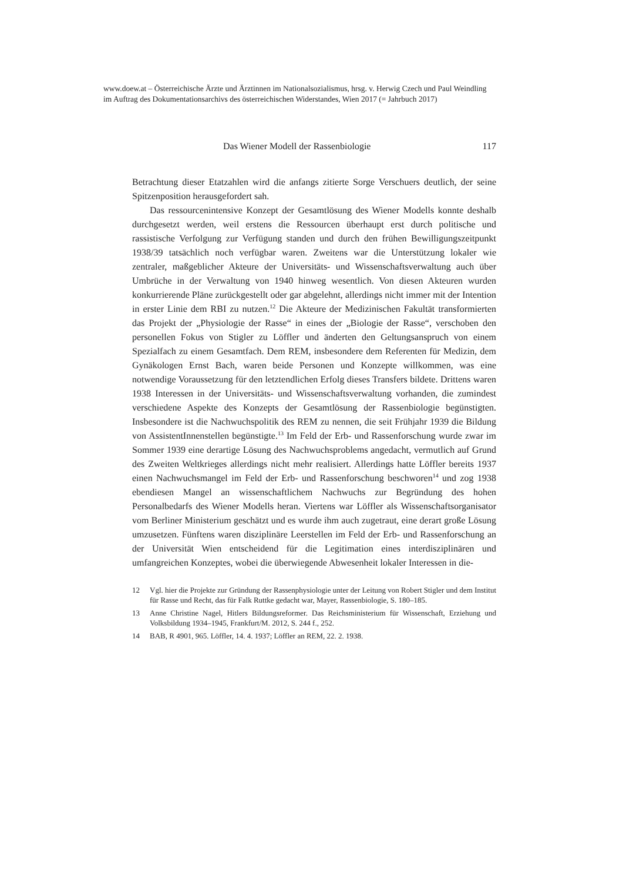www.doew.at – Österreichische Ärzte und Ärztinnen im Nationalsozialismus, hrsg. v. Herwig Czech und Paul Weindling im Auftrag des Dokumentationsarchivs des österreichischen Widerstandes, Wien 2017 (= Jahrbuch 2017)
Das Wiener Modell der Rassenbiologie 117
Betrachtung dieser Etatzahlen wird die anfangs zitierte Sorge Verschuers deutlich, der seine Spitzenposition herausgefordert sah.
Das ressourcenintensive Konzept der Gesamtlösung des Wiener Modells konnte deshalb durchgesetzt werden, weil erstens die Ressourcen überhaupt erst durch politische und rassistische Verfolgung zur Verfügung standen und durch den frühen Bewilligungszeitpunkt 1938/39 tatsächlich noch verfügbar waren. Zweitens war die Unterstützung lokaler wie zentraler, maßgeblicher Akteure der Universitäts- und Wissenschaftsverwaltung auch über Umbrüche in der Verwaltung von 1940 hinweg wesentlich. Von diesen Akteuren wurden konkurrierende Pläne zurückgestellt oder gar abgelehnt, allerdings nicht immer mit der Intention in erster Linie dem RBI zu nutzen.<sup>12</sup> Die Akteure der Medizinischen Fakultät transformierten das Projekt der „Physiologie der Rasse“ in eines der „Biologie der Rasse“, verschoben den personellen Fokus von Stigler zu Löffler und änderten den Geltungsanspruch von einem Spezialfach zu einem Gesamtfach. Dem REM, insbesondere dem Referenten für Medizin, dem Gynäkologen Ernst Bach, waren beide Personen und Konzepte willkommen, was eine notwendige Voraussetzung für den letztendlichen Erfolg dieses Transfers bildete. Drittens waren 1938 Interessen in der Universitäts- und Wissenschaftsverwaltung vorhanden, die zumindest verschiedene Aspekte des Konzepts der Gesamtlösung der Rassenbiologie begünstigten. Insbesondere ist die Nachwuchspolitik des REM zu nennen, die seit Frühjahr 1939 die Bildung von AssistentInnenstellen begünstigte.<sup>13</sup> Im Feld der Erb- und Rassenforschung wurde zwar im Sommer 1939 eine derartige Lösung des Nachwuchsproblems angedacht, vermutlich auf Grund des Zweiten Weltkrieges allerdings nicht mehr realisiert. Allerdings hatte Löffler bereits 1937 einen Nachwuchsmangel im Feld der Erb- und Rassenforschung beschworen<sup>14</sup> und zog 1938 ebendiesen Mangel an wissenschaftlichem Nachwuchs zur Begründung des hohen Personalbedarfs des Wiener Modells heran. Viertens war Löffler als Wissenschaftsorganisator vom Berliner Ministerium geschätzt und es wurde ihm auch zugetraut, eine derart große Lösung umzusetzen. Fünftens waren disziplinäre Leerstellen im Feld der Erb- und Rassenforschung an der Universität Wien entscheidend für die Legitimation eines interdisziplinären und umfangreichen Konzeptes, wobei die überwiegende Abwesenheit lokaler Interessen in die-
12 Vgl. hier die Projekte zur Gründung der Rassenphysiologie unter der Leitung von Robert Stigler und dem Institut für Rasse und Recht, das für Falk Ruttke gedacht war, Mayer, Rassenbiologie, S. 180–185.
13 Anne Christine Nagel, Hitlers Bildungsreformer. Das Reichsministerium für Wissenschaft, Erziehung und Volksbildung 1934–1945, Frankfurt/M. 2012, S. 244 f., 252.
14 BAB, R 4901, 965. Löffler, 14. 4. 1937; Löffler an REM, 22. 2. 1938.